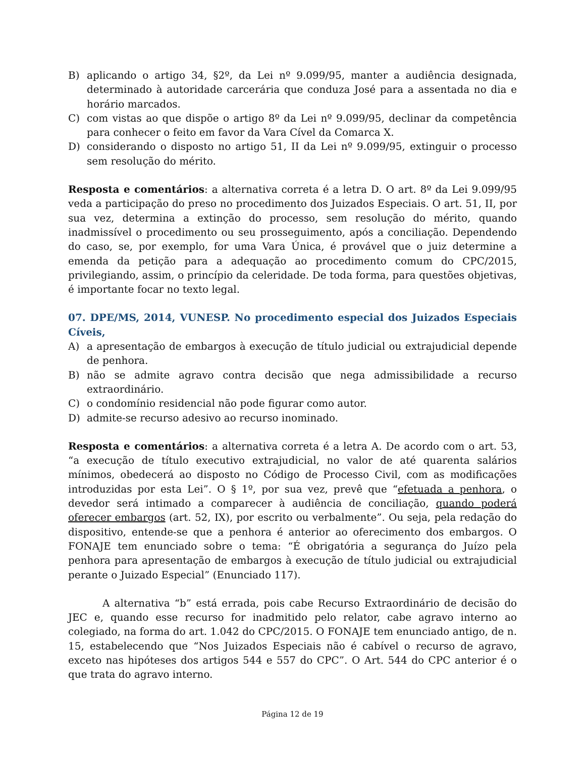B) aplicando o artigo 34, §2º, da Lei nº 9.099/95, manter a audiência designada, determinado à autoridade carcerária que conduza José para a assentada no dia e horário marcados.
C) com vistas ao que dispõe o artigo 8º da Lei nº 9.099/95, declinar da competência para conhecer o feito em favor da Vara Cível da Comarca X.
D) considerando o disposto no artigo 51, II da Lei nº 9.099/95, extinguir o processo sem resolução do mérito.
Resposta e comentários: a alternativa correta é a letra D. O art. 8º da Lei 9.099/95 veda a participação do preso no procedimento dos Juizados Especiais. O art. 51, II, por sua vez, determina a extinção do processo, sem resolução do mérito, quando inadmissível o procedimento ou seu prosseguimento, após a conciliação. Dependendo do caso, se, por exemplo, for uma Vara Única, é provável que o juiz determine a emenda da petição para a adequação ao procedimento comum do CPC/2015, privilegiando, assim, o princípio da celeridade. De toda forma, para questões objetivas, é importante focar no texto legal.
07. DPE/MS, 2014, VUNESP. No procedimento especial dos Juizados Especiais Cíveis,
A) a apresentação de embargos à execução de título judicial ou extrajudicial depende de penhora.
B) não se admite agravo contra decisão que nega admissibilidade a recurso extraordinário.
C) o condomínio residencial não pode figurar como autor.
D) admite-se recurso adesivo ao recurso inominado.
Resposta e comentários: a alternativa correta é a letra A. De acordo com o art. 53, “a execução de título executivo extrajudicial, no valor de até quarenta salários mínimos, obedecerá ao disposto no Código de Processo Civil, com as modificações introduzidas por esta Lei”. O § 1º, por sua vez, prevê que “efetuada a penhora, o devedor será intimado a comparecer à audiência de conciliação, quando poderá oferecer embargos (art. 52, IX), por escrito ou verbalmente”. Ou seja, pela redação do dispositivo, entende-se que a penhora é anterior ao oferecimento dos embargos. O FONAJE tem enunciado sobre o tema: “É obrigatória a segurança do Juízo pela penhora para apresentação de embargos à execução de título judicial ou extrajudicial perante o Juizado Especial” (Enunciado 117).
A alternativa “b” está errada, pois cabe Recurso Extraordinário de decisão do JEC e, quando esse recurso for inadmitido pelo relator, cabe agravo interno ao colegiado, na forma do art. 1.042 do CPC/2015. O FONAJE tem enunciado antigo, de n. 15, estabelecendo que “Nos Juizados Especiais não é cabível o recurso de agravo, exceto nas hipóteses dos artigos 544 e 557 do CPC”. O Art. 544 do CPC anterior é o que trata do agravo interno.
Página 12 de 19